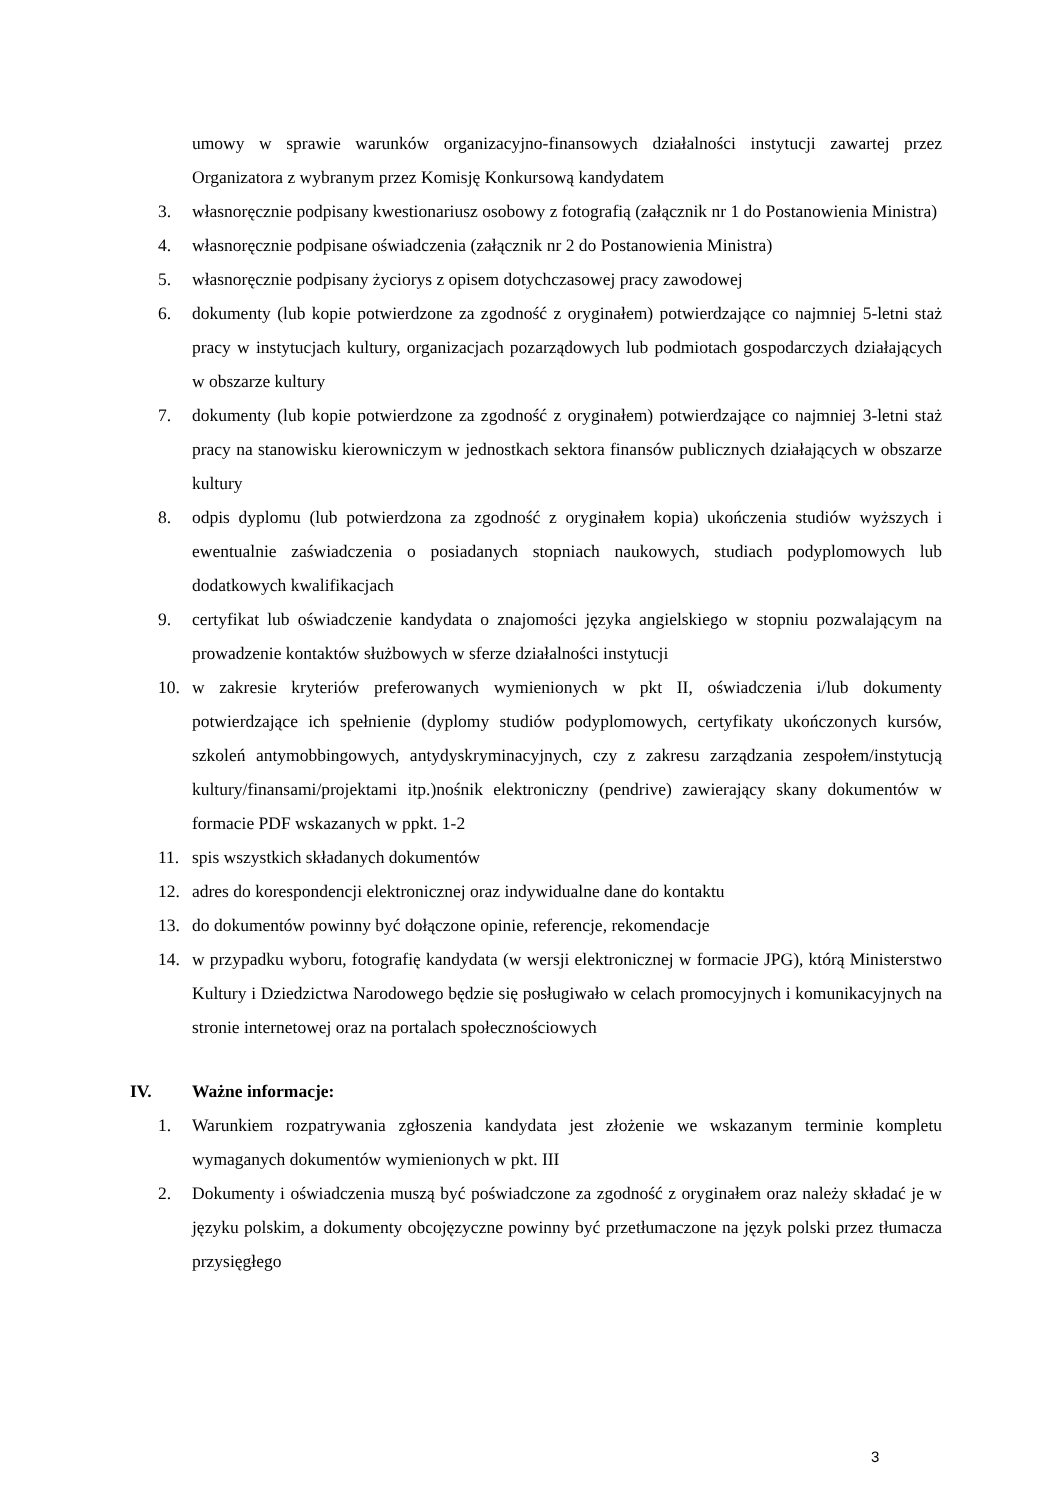umowy w sprawie warunków organizacyjno-finansowych działalności instytucji zawartej przez Organizatora z wybranym przez Komisję Konkursową kandydatem
3. własnoręcznie podpisany kwestionariusz osobowy z fotografią (załącznik nr 1 do Postanowienia Ministra)
4. własnoręcznie podpisane oświadczenia (załącznik nr 2 do Postanowienia Ministra)
5. własnoręcznie podpisany życiorys z opisem dotychczasowej pracy zawodowej
6. dokumenty (lub kopie potwierdzone za zgodność z oryginałem) potwierdzające co najmniej 5-letni staż pracy w instytucjach kultury, organizacjach pozarządowych lub podmiotach gospodarczych działających w obszarze kultury
7. dokumenty (lub kopie potwierdzone za zgodność z oryginałem) potwierdzające co najmniej 3-letni staż pracy na stanowisku kierowniczym w jednostkach sektora finansów publicznych działających w obszarze kultury
8. odpis dyplomu (lub potwierdzona za zgodność z oryginałem kopia) ukończenia studiów wyższych i ewentualnie zaświadczenia o posiadanych stopniach naukowych, studiach podyplomowych lub dodatkowych kwalifikacjach
9. certyfikat lub oświadczenie kandydata o znajomości języka angielskiego w stopniu pozwalającym na prowadzenie kontaktów służbowych w sferze działalności instytucji
10. w zakresie kryteriów preferowanych wymienionych w pkt II, oświadczenia i/lub dokumenty potwierdzające ich spełnienie (dyplomy studiów podyplomowych, certyfikaty ukończonych kursów, szkoleń antymobbingowych, antydyskryminacyjnych, czy z zakresu zarządzania zespołem/instytucją kultury/finansami/projektami itp.)nośnik elektroniczny (pendrive) zawierający skany dokumentów w formacie PDF wskazanych w ppkt. 1-2
11. spis wszystkich składanych dokumentów
12. adres do korespondencji elektronicznej oraz indywidualne dane do kontaktu
13. do dokumentów powinny być dołączone opinie, referencje, rekomendacje
14. w przypadku wyboru, fotografię kandydata (w wersji elektronicznej w formacie JPG), którą Ministerstwo Kultury i Dziedzictwa Narodowego będzie się posługiwało w celach promocyjnych i komunikacyjnych na stronie internetowej oraz na portalach społecznościowych
IV. Ważne informacje:
1. Warunkiem rozpatrywania zgłoszenia kandydata jest złożenie we wskazanym terminie kompletu wymaganych dokumentów wymienionych w pkt. III
2. Dokumenty i oświadczenia muszą być poświadczone za zgodność z oryginałem oraz należy składać je w języku polskim, a dokumenty obcojęzyczne powinny być przetłumaczone na język polski przez tłumacza przysięgłego
3